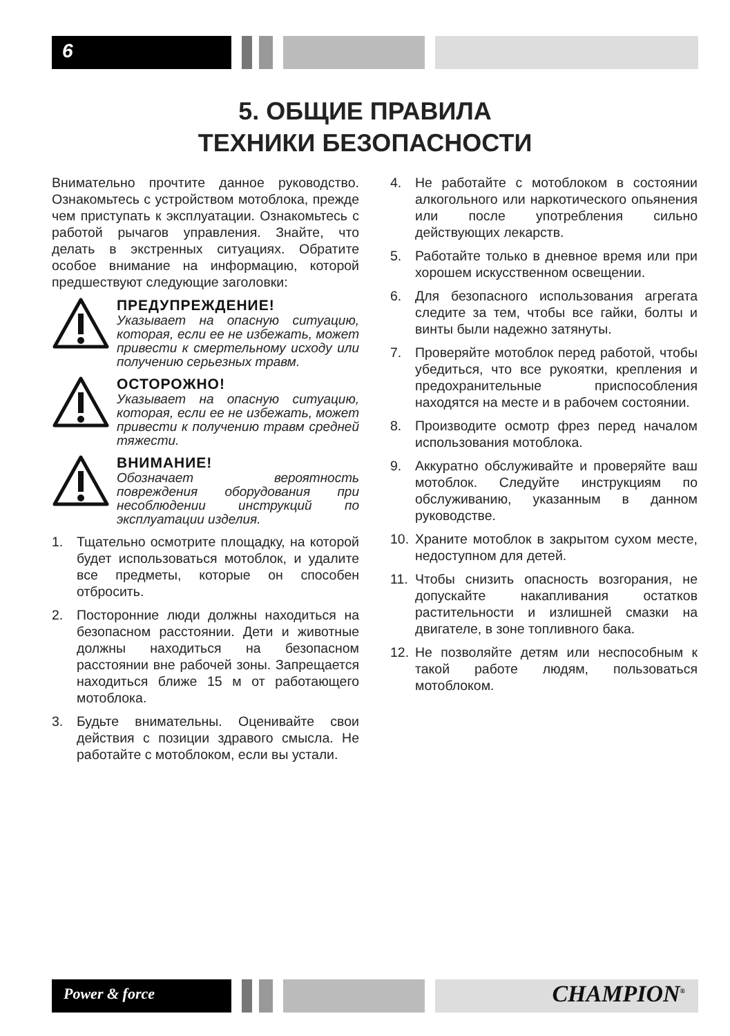6
5. ОБЩИЕ ПРАВИЛА
ТЕХНИКИ БЕЗОПАСНОСТИ
Внимательно прочтите данное руководство. Ознакомьтесь с устройством мотоблока, прежде чем приступать к эксплуатации. Ознакомьтесь с работой рычагов управления. Знайте, что делать в экстренных ситуациях. Обратите особое внимание на информацию, которой предшествуют следующие заголовки:
ПРЕДУПРЕЖДЕНИЕ!
Указывает на опасную ситуацию, которая, если ее не избежать, может привести к смертельному исходу или получению серьезных травм.
ОСТОРОЖНО!
Указывает на опасную ситуацию, которая, если ее не избежать, может привести к получению травм средней тяжести.
ВНИМАНИЕ!
Обозначает вероятность повреждения оборудования при несоблюдении инструкций по эксплуатации изделия.
1. Тщательно осмотрите площадку, на которой будет использоваться мотоблок, и удалите все предметы, которые он способен отбросить.
2. Посторонние люди должны находиться на безопасном расстоянии. Дети и животные должны находиться на безопасном расстоянии вне рабочей зоны. Запрещается находиться ближе 15 м от работающего мотоблока.
3. Будьте внимательны. Оценивайте свои действия с позиции здравого смысла. Не работайте с мотоблоком, если вы устали.
4. Не работайте с мотоблоком в состоянии алкогольного или наркотического опьянения или после употребления сильно действующих лекарств.
5. Работайте только в дневное время или при хорошем искусственном освещении.
6. Для безопасного использования агрегата следите за тем, чтобы все гайки, болты и винты были надежно затянуты.
7. Проверяйте мотоблок перед работой, чтобы убедиться, что все рукоятки, крепления и предохранительные приспособления находятся на месте и в рабочем состоянии.
8. Производите осмотр фрез перед началом использования мотоблока.
9. Аккуратно обслуживайте и проверяйте ваш мотоблок. Следуйте инструкциям по обслуживанию, указанным в данном руководстве.
10. Храните мотоблок в закрытом сухом месте, недоступном для детей.
11. Чтобы снизить опасность возгорания, не допускайте накапливания остатков растительности и излишней смазки на двигателе, в зоне топливного бака.
12. Не позволяйте детям или неспособным к такой работе людям, пользоваться мотоблоком.
Power & force CHAMPION<sup>®</sup>